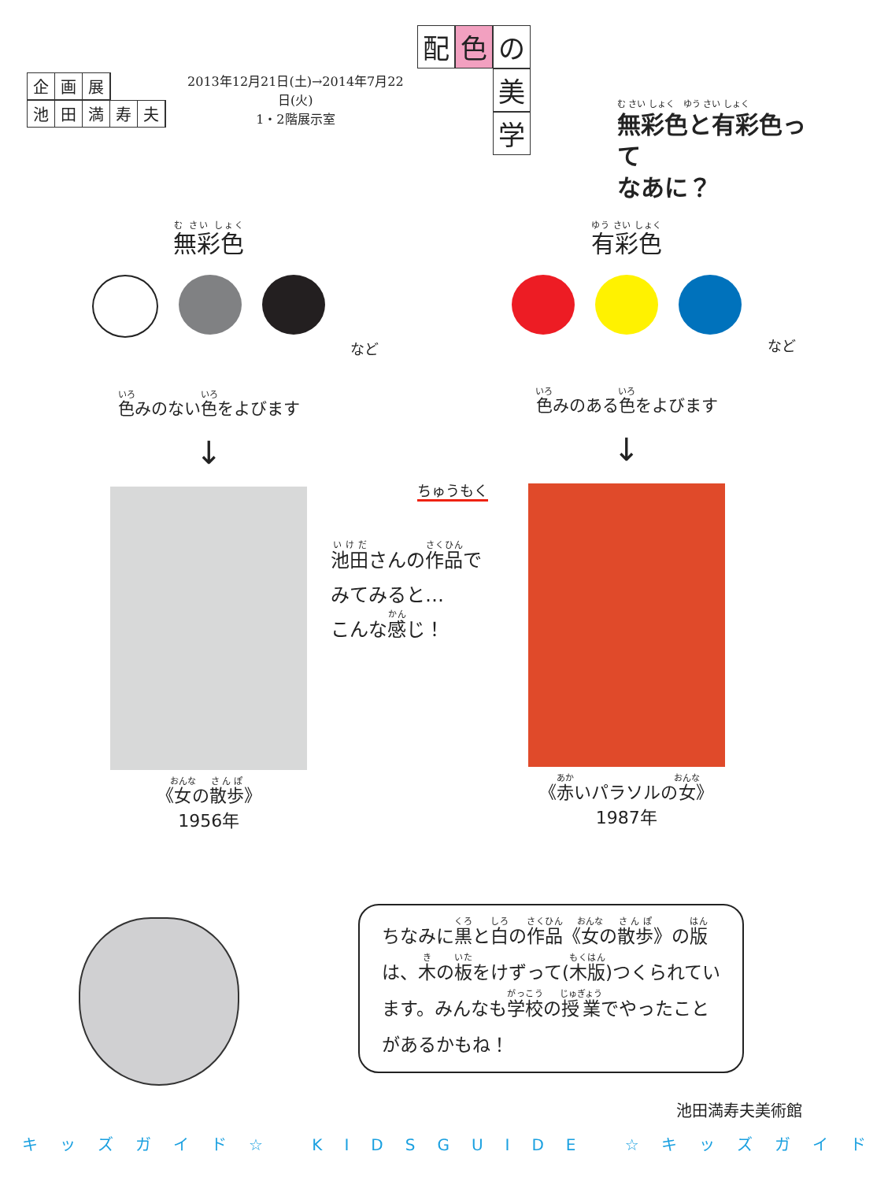企画展
池田満寿夫
2013年12月21日(土)→2014年7月22日(火)
1・2階展示室
配 色 の
美
学
む さい しょく　ゆう さい しょく
無彩色と有彩色って
なあに？
無彩色
など
色みのない色をよびます
↓
《女の散歩》
1956年
有彩色
など
色みのある色をよびます
↓
《赤いパラソルの女》
1987年
ちゅうもく
池田さんの作品で
みてみると…
こんな感じ！
ちなみに黒と白の作品《女の散歩》の版は、木の板をけずって(木版)つくられています。みんなも学校の授業でやったことがあるかもね！
池田満寿夫美術館
キッズガイド☆ KIDSGUIDE ☆キッズガイド